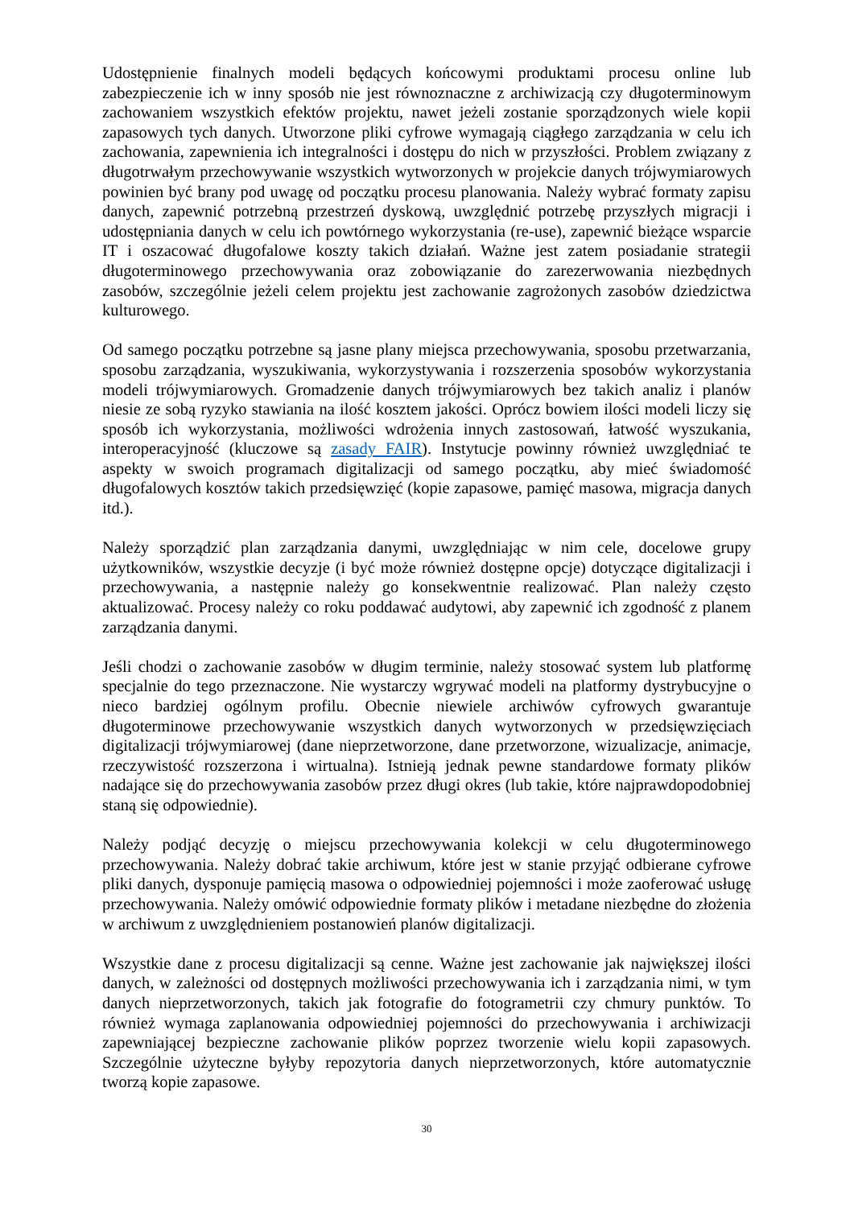Udostępnienie finalnych modeli będących końcowymi produktami procesu online lub zabezpieczenie ich w inny sposób nie jest równoznaczne z archiwizacją czy długoterminowym zachowaniem wszystkich efektów projektu, nawet jeżeli zostanie sporządzonych wiele kopii zapasowych tych danych. Utworzone pliki cyfrowe wymagają ciągłego zarządzania w celu ich zachowania, zapewnienia ich integralności i dostępu do nich w przyszłości. Problem związany z długotrwałym przechowywanie wszystkich wytworzonych w projekcie danych trójwymiarowych powinien być brany pod uwagę od początku procesu planowania. Należy wybrać formaty zapisu danych, zapewnić potrzebną przestrzeń dyskową, uwzględnić potrzebę przyszłych migracji i udostępniania danych w celu ich powtórnego wykorzystania (re-use), zapewnić bieżące wsparcie IT i oszacować długofalowe koszty takich działań. Ważne jest zatem posiadanie strategii długoterminowego przechowywania oraz zobowiązanie do zarezerwowania niezbędnych zasobów, szczególnie jeżeli celem projektu jest zachowanie zagrożonych zasobów dziedzictwa kulturowego.
Od samego początku potrzebne są jasne plany miejsca przechowywania, sposobu przetwarzania, sposobu zarządzania, wyszukiwania, wykorzystywania i rozszerzenia sposobów wykorzystania modeli trójwymiarowych. Gromadzenie danych trójwymiarowych bez takich analiz i planów niesie ze sobą ryzyko stawiania na ilość kosztem jakości. Oprócz bowiem ilości modeli liczy się sposób ich wykorzystania, możliwości wdrożenia innych zastosowań, łatwość wyszukania, interoperacyjność (kluczowe są zasady FAIR). Instytucje powinny również uwzględniać te aspekty w swoich programach digitalizacji od samego początku, aby mieć świadomość długofalowych kosztów takich przedsięwzięć (kopie zapasowe, pamięć masowa, migracja danych itd.).
Należy sporządzić plan zarządzania danymi, uwzględniając w nim cele, docelowe grupy użytkowników, wszystkie decyzje (i być może również dostępne opcje) dotyczące digitalizacji i przechowywania, a następnie należy go konsekwentnie realizować. Plan należy często aktualizować. Procesy należy co roku poddawać audytowi, aby zapewnić ich zgodność z planem zarządzania danymi.
Jeśli chodzi o zachowanie zasobów w długim terminie, należy stosować system lub platformę specjalnie do tego przeznaczone. Nie wystarczy wgrywać modeli na platformy dystrybucyjne o nieco bardziej ogólnym profilu. Obecnie niewiele archiwów cyfrowych gwarantuje długoterminowe przechowywanie wszystkich danych wytworzonych w przedsięwzięciach digitalizacji trójwymiarowej (dane nieprzetworzone, dane przetworzone, wizualizacje, animacje, rzeczywistość rozszerzona i wirtualna). Istnieją jednak pewne standardowe formaty plików nadające się do przechowywania zasobów przez długi okres (lub takie, które najprawdopodobniej staną się odpowiednie).
Należy podjąć decyzję o miejscu przechowywania kolekcji w celu długoterminowego przechowywania. Należy dobrać takie archiwum, które jest w stanie przyjąć odbierane cyfrowe pliki danych, dysponuje pamięcią masowa o odpowiedniej pojemności i może zaoferować usługę przechowywania. Należy omówić odpowiednie formaty plików i metadane niezbędne do złożenia w archiwum z uwzględnieniem postanowień planów digitalizacji.
Wszystkie dane z procesu digitalizacji są cenne. Ważne jest zachowanie jak największej ilości danych, w zależności od dostępnych możliwości przechowywania ich i zarządzania nimi, w tym danych nieprzetworzonych, takich jak fotografie do fotogrametrii czy chmury punktów. To również wymaga zaplanowania odpowiedniej pojemności do przechowywania i archiwizacji zapewniającej bezpieczne zachowanie plików poprzez tworzenie wielu kopii zapasowych. Szczególnie użyteczne byłyby repozytoria danych nieprzetworzonych, które automatycznie tworzą kopie zapasowe.
30